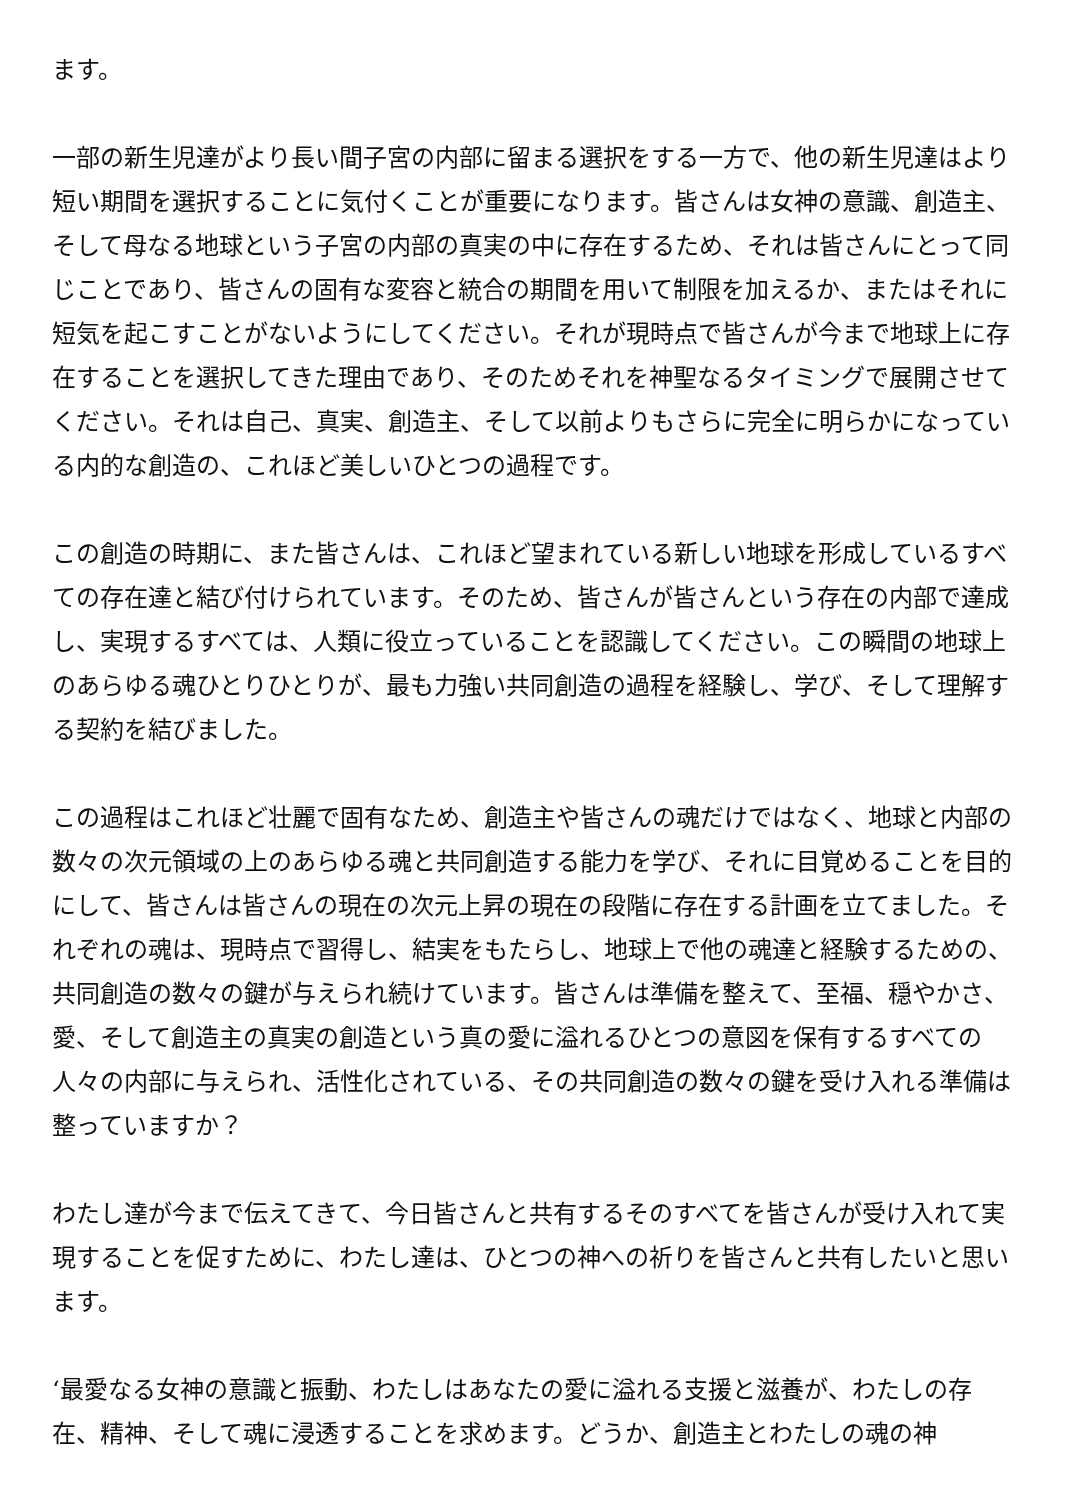ます。
一部の新生児達がより長い間子宮の内部に留まる選択をする一方で、他の新生児達はより短い期間を選択することに気付くことが重要になります。皆さんは女神の意識、創造主、そして母なる地球という子宮の内部の真実の中に存在するため、それは皆さんにとって同じことであり、皆さんの固有な変容と統合の期間を用いて制限を加えるか、またはそれに短気を起こすことがないようにしてください。それが現時点で皆さんが今まで地球上に存在することを選択してきた理由であり、そのためそれを神聖なるタイミングで展開させてください。それは自己、真実、創造主、そして以前よりもさらに完全に明らかになっている内的な創造の、これほど美しいひとつの過程です。
この創造の時期に、また皆さんは、これほど望まれている新しい地球を形成しているすべての存在達と結び付けられています。そのため、皆さんが皆さんという存在の内部で達成し、実現するすべては、人類に役立っていることを認識してください。この瞬間の地球上のあらゆる魂ひとりひとりが、最も力強い共同創造の過程を経験し、学び、そして理解する契約を結びました。
この過程はこれほど壮麗で固有なため、創造主や皆さんの魂だけではなく、地球と内部の数々の次元領域の上のあらゆる魂と共同創造する能力を学び、それに目覚めることを目的にして、皆さんは皆さんの現在の次元上昇の現在の段階に存在する計画を立てました。それぞれの魂は、現時点で習得し、結実をもたらし、地球上で他の魂達と経験するための、共同創造の数々の鍵が与えられ続けています。皆さんは準備を整えて、至福、穏やかさ、愛、そして創造主の真実の創造という真の愛に溢れるひとつの意図を保有するすべての人々の内部に与えられ、活性化されている、その共同創造の数々の鍵を受け入れる準備は整っていますか？
わたし達が今まで伝えてきて、今日皆さんと共有するそのすべてを皆さんが受け入れて実現することを促すために、わたし達は、ひとつの神への祈りを皆さんと共有したいと思います。
‘最愛なる女神の意識と振動、わたしはあなたの愛に溢れる支援と滋養が、わたしの存在、精神、そして魂に浸透することを求めます。どうか、創造主とわたしの魂の神